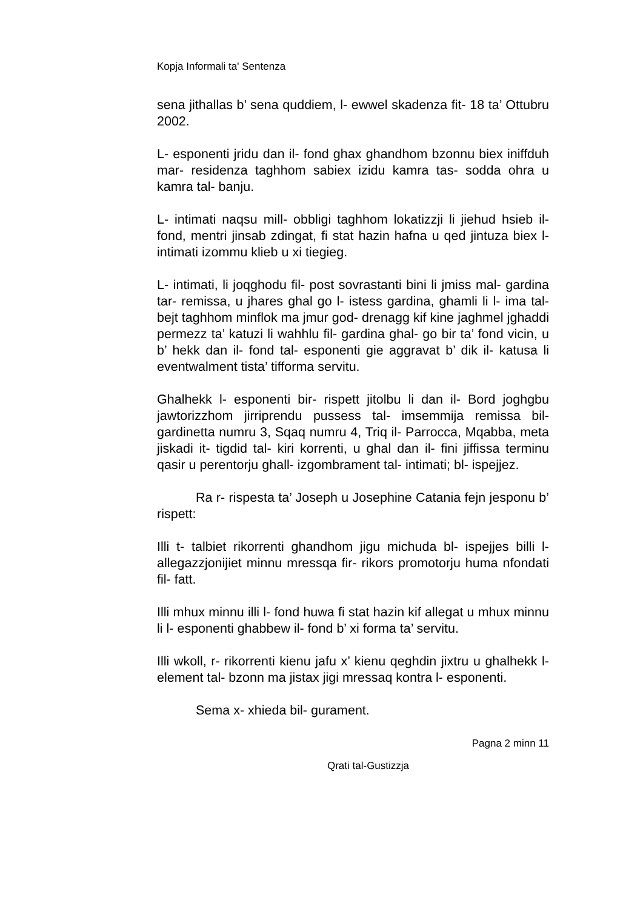Kopja Informali ta' Sentenza
sena jithallas b’ sena quddiem, l- ewwel skadenza fit- 18 ta’ Ottubru 2002.
L- esponenti jridu dan il- fond ghax ghandhom bzonnu biex iniffduh mar- residenza taghhom sabiex izidu kamra tas- sodda ohra u kamra tal- banju.
L- intimati naqsu mill- obbligi taghhom lokatizzji li jiehud hsieb il- fond, mentri jinsab zdingat, fi stat hazin hafna u qed jintuza biex l- intimati izommu klieb u xi tiegieg.
L- intimati, li joqghodu fil- post sovrastanti bini li jmiss mal- gardina tar- remissa, u jhares ghal go l- istess gardina, ghamli li l- ima tal- bejt taghhom minflok ma jmur god- drenagg kif kine jaghmel jghaddi permezz ta’ katuzi li wahhlu fil- gardina ghal- go bir ta’ fond vicin, u b’ hekk dan il- fond tal- esponenti gie aggravat b’ dik il- katusa li eventwalment tista’ tifforma servitu.
Ghalhekk l- esponenti bir- rispett jitolbu li dan il- Bord joghgbu jawtorizzhom jirriprendu pussess tal- imsemmija remissa bil- gardinetta numru 3, Sqaq numru 4, Triq il- Parrocca, Mqabba, meta jiskadi it- tigdid tal- kiri korrenti, u ghal dan il- fini jiffissa terminu qasir u perentorju ghall- izgombrament tal- intimati; bl- ispejjez.
Ra r- rispesta ta’ Joseph u Josephine Catania fejn jesponu b’ rispett:
Illi t- talbiet rikorrenti ghandhom jigu michuda bl- ispejjes billi l- allegazzjonijiet minnu mressqa fir- rikors promotorju huma nfondati fil- fatt.
Illi mhux minnu illi l- fond huwa fi stat hazin kif allegat u mhux minnu li l- esponenti ghabbew il- fond b’ xi forma ta’ servitu.
Illi wkoll, r- rikorrenti kienu jafu x’ kienu qeghdin jixtru u ghalhekk l- element tal- bzonn ma jistax jigi mressaq kontra l- esponenti.
Sema x- xhieda bil- gurament.
Pagna 2 minn 11
Qrati tal-Gustizzja